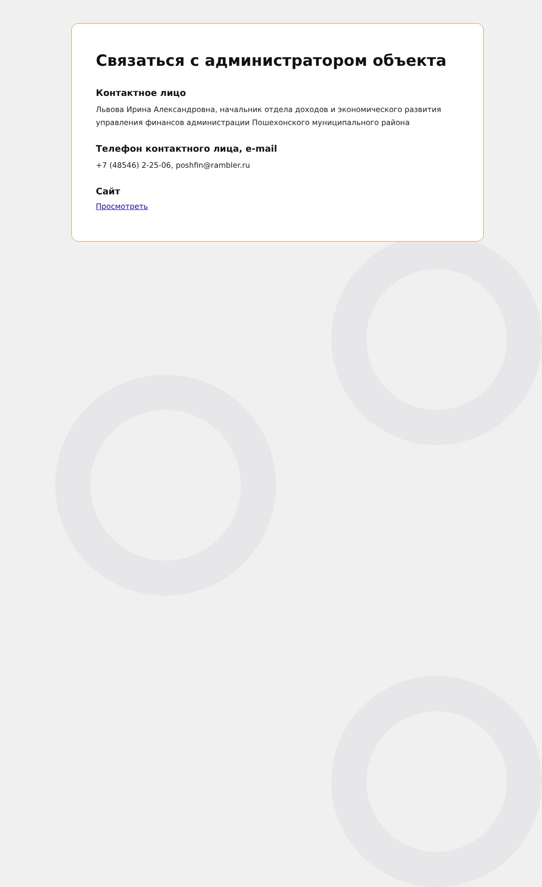Связаться с администратором объекта
Контактное лицо
Львова Ирина Александровна, начальник отдела доходов и экономического развития управления финансов администрации Пошехонского муниципального района
Телефон контактного лица, e-mail
+7 (48546) 2-25-06, poshfin@rambler.ru
Сайт
Просмотреть